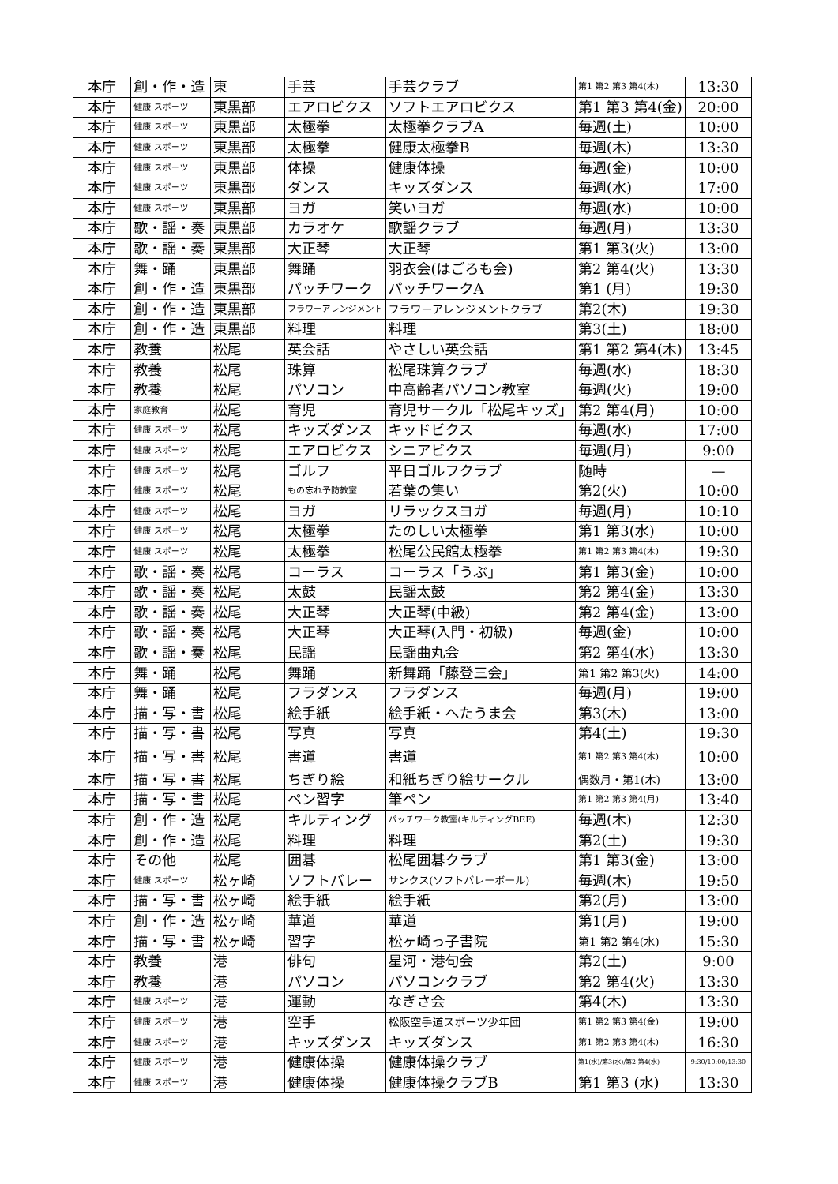| 本庁 | 創・作・造 | 東 | 手芸 | 手芸クラブ | 第1 第2 第3 第4(木) | 13:30 |
| 本庁 | 健康 スポーツ | 東黒部 | エアロビクス | ソフトエアロビクス | 第1 第3 第4(金) | 20:00 |
| 本庁 | 健康 スポーツ | 東黒部 | 太極拳 | 太極拳クラブA | 毎週(土) | 10:00 |
| 本庁 | 健康 スポーツ | 東黒部 | 太極拳 | 健康太極拳B | 毎週(木) | 13:30 |
| 本庁 | 健康 スポーツ | 東黒部 | 体操 | 健康体操 | 毎週(金) | 10:00 |
| 本庁 | 健康 スポーツ | 東黒部 | ダンス | キッズダンス | 毎週(水) | 17:00 |
| 本庁 | 健康 スポーツ | 東黒部 | ヨガ | 笑いヨガ | 毎週(水) | 10:00 |
| 本庁 | 歌・謡・奏 | 東黒部 | カラオケ | 歌謡クラブ | 毎週(月) | 13:30 |
| 本庁 | 歌・謡・奏 | 東黒部 | 大正琴 | 大正琴 | 第1 第3(火) | 13:00 |
| 本庁 | 舞・踊 | 東黒部 | 舞踊 | 羽衣会(はごろも会) | 第2 第4(火) | 13:30 |
| 本庁 | 創・作・造 | 東黒部 | パッチワーク | パッチワークA | 第1 (月) | 19:30 |
| 本庁 | 創・作・造 | 東黒部 | フラワーアレンジメント | フラワーアレンジメントクラブ | 第2(木) | 19:30 |
| 本庁 | 創・作・造 | 東黒部 | 料理 | 料理 | 第3(土) | 18:00 |
| 本庁 | 教養 | 松尾 | 英会話 | やさしい英会話 | 第1 第2 第4(木) | 13:45 |
| 本庁 | 教養 | 松尾 | 珠算 | 松尾珠算クラブ | 毎週(水) | 18:30 |
| 本庁 | 教養 | 松尾 | パソコン | 中高齢者パソコン教室 | 毎週(火) | 19:00 |
| 本庁 | 家庭教育 | 松尾 | 育児 | 育児サークル「松尾キッズ」 | 第2 第4(月) | 10:00 |
| 本庁 | 健康 スポーツ | 松尾 | キッズダンス | キッドビクス | 毎週(水) | 17:00 |
| 本庁 | 健康 スポーツ | 松尾 | エアロビクス | シニアビクス | 毎週(月) | 9:00 |
| 本庁 | 健康 スポーツ | 松尾 | ゴルフ | 平日ゴルフクラブ | 随時 | — |
| 本庁 | 健康 スポーツ | 松尾 | もの忘れ予防教室 | 若葉の集い | 第2(火) | 10:00 |
| 本庁 | 健康 スポーツ | 松尾 | ヨガ | リラックスヨガ | 毎週(月) | 10:10 |
| 本庁 | 健康 スポーツ | 松尾 | 太極拳 | たのしい太極拳 | 第1 第3(水) | 10:00 |
| 本庁 | 健康 スポーツ | 松尾 | 太極拳 | 松尾公民館太極拳 | 第1 第2 第3 第4(木) | 19:30 |
| 本庁 | 歌・謡・奏 | 松尾 | コーラス | コーラス「うぶ」 | 第1 第3(金) | 10:00 |
| 本庁 | 歌・謡・奏 | 松尾 | 太鼓 | 民謡太鼓 | 第2 第4(金) | 13:30 |
| 本庁 | 歌・謡・奏 | 松尾 | 大正琴 | 大正琴(中級) | 第2 第4(金) | 13:00 |
| 本庁 | 歌・謡・奏 | 松尾 | 大正琴 | 大正琴(入門・初級) | 毎週(金) | 10:00 |
| 本庁 | 歌・謡・奏 | 松尾 | 民謡 | 民謡曲丸会 | 第2 第4(水) | 13:30 |
| 本庁 | 舞・踊 | 松尾 | 舞踊 | 新舞踊「藤登三会」 | 第1 第2 第3(火) | 14:00 |
| 本庁 | 舞・踊 | 松尾 | フラダンス | フラダンス | 毎週(月) | 19:00 |
| 本庁 | 描・写・書 | 松尾 | 絵手紙 | 絵手紙・へたうま会 | 第3(木) | 13:00 |
| 本庁 | 描・写・書 | 松尾 | 写真 | 写真 | 第4(土) | 19:30 |
| 本庁 | 描・写・書 | 松尾 | 書道 | 書道 | 第1 第2 第3 第4(木) | 10:00 |
| 本庁 | 描・写・書 | 松尾 | ちぎり絵 | 和紙ちぎり絵サークル | 偶数月・第1(木) | 13:00 |
| 本庁 | 描・写・書 | 松尾 | ペン習字 | 筆ペン | 第1 第2 第3 第4(月) | 13:40 |
| 本庁 | 創・作・造 | 松尾 | キルティング | パッチワーク教室(キルティングBEE) | 毎週(木) | 12:30 |
| 本庁 | 創・作・造 | 松尾 | 料理 | 料理 | 第2(土) | 19:30 |
| 本庁 | その他 | 松尾 | 囲碁 | 松尾囲碁クラブ | 第1 第3(金) | 13:00 |
| 本庁 | 健康 スポーツ | 松ヶ崎 | ソフトバレー | サンクス(ソフトバレーボール) | 毎週(木) | 19:50 |
| 本庁 | 描・写・書 | 松ヶ崎 | 絵手紙 | 絵手紙 | 第2(月) | 13:00 |
| 本庁 | 創・作・造 | 松ヶ崎 | 華道 | 華道 | 第1(月) | 19:00 |
| 本庁 | 描・写・書 | 松ヶ崎 | 習字 | 松ヶ崎っ子書院 | 第1 第2 第4(水) | 15:30 |
| 本庁 | 教養 | 港 | 俳句 | 星河・港句会 | 第2(土) | 9:00 |
| 本庁 | 教養 | 港 | パソコン | パソコンクラブ | 第2 第4(火) | 13:30 |
| 本庁 | 健康 スポーツ | 港 | 運動 | なぎさ会 | 第4(木) | 13:30 |
| 本庁 | 健康 スポーツ | 港 | 空手 | 松阪空手道スポーツ少年団 | 第1 第2 第3 第4(金) | 19:00 |
| 本庁 | 健康 スポーツ | 港 | キッズダンス | キッズダンス | 第1 第2 第3 第4(木) | 16:30 |
| 本庁 | 健康 スポーツ | 港 | 健康体操 | 健康体操クラブ | 第1(水)/第3(水)/第2 第4(水) | 9:30/10:00/13:30 |
| 本庁 | 健康 スポーツ | 港 | 健康体操 | 健康体操クラブB | 第1 第3 (水) | 13:30 |